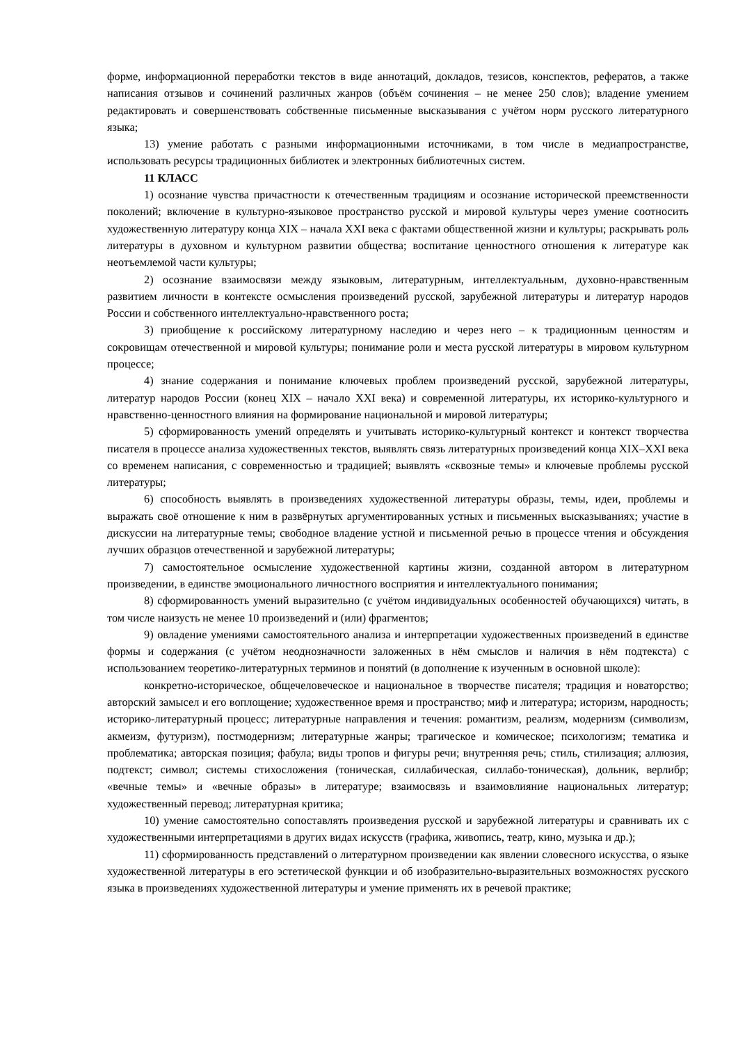форме, информационной переработки текстов в виде аннотаций, докладов, тезисов, конспектов, рефератов, а также написания отзывов и сочинений различных жанров (объём сочинения – не менее 250 слов); владение умением редактировать и совершенствовать собственные письменные высказывания с учётом норм русского литературного языка;
13) умение работать с разными информационными источниками, в том числе в медиапространстве, использовать ресурсы традиционных библиотек и электронных библиотечных систем.
11 КЛАСС
1) осознание чувства причастности к отечественным традициям и осознание исторической преемственности поколений; включение в культурно-языковое пространство русской и мировой культуры через умение соотносить художественную литературу конца XIX – начала XXI века с фактами общественной жизни и культуры; раскрывать роль литературы в духовном и культурном развитии общества; воспитание ценностного отношения к литературе как неотъемлемой части культуры;
2) осознание взаимосвязи между языковым, литературным, интеллектуальным, духовно-нравственным развитием личности в контексте осмысления произведений русской, зарубежной литературы и литератур народов России и собственного интеллектуально-нравственного роста;
3) приобщение к российскому литературному наследию и через него – к традиционным ценностям и сокровищам отечественной и мировой культуры; понимание роли и места русской литературы в мировом культурном процессе;
4) знание содержания и понимание ключевых проблем произведений русской, зарубежной литературы, литератур народов России (конец XIX – начало XXI века) и современной литературы, их историко-культурного и нравственно-ценностного влияния на формирование национальной и мировой литературы;
5) сформированность умений определять и учитывать историко-культурный контекст и контекст творчества писателя в процессе анализа художественных текстов, выявлять связь литературных произведений конца XIX–XXI века со временем написания, с современностью и традицией; выявлять «сквозные темы» и ключевые проблемы русской литературы;
6) способность выявлять в произведениях художественной литературы образы, темы, идеи, проблемы и выражать своё отношение к ним в развёрнутых аргументированных устных и письменных высказываниях; участие в дискуссии на литературные темы; свободное владение устной и письменной речью в процессе чтения и обсуждения лучших образцов отечественной и зарубежной литературы;
7) самостоятельное осмысление художественной картины жизни, созданной автором в литературном произведении, в единстве эмоционального личностного восприятия и интеллектуального понимания;
8) сформированность умений выразительно (с учётом индивидуальных особенностей обучающихся) читать, в том числе наизусть не менее 10 произведений и (или) фрагментов;
9) овладение умениями самостоятельного анализа и интерпретации художественных произведений в единстве формы и содержания (с учётом неоднозначности заложенных в нём смыслов и наличия в нём подтекста) с использованием теоретико-литературных терминов и понятий (в дополнение к изученным в основной школе):
конкретно-историческое, общечеловеческое и национальное в творчестве писателя; традиция и новаторство; авторский замысел и его воплощение; художественное время и пространство; миф и литература; историзм, народность; историко-литературный процесс; литературные направления и течения: романтизм, реализм, модернизм (символизм, акмеизм, футуризм), постмодернизм; литературные жанры; трагическое и комическое; психологизм; тематика и проблематика; авторская позиция; фабула; виды тропов и фигуры речи; внутренняя речь; стиль, стилизация; аллюзия, подтекст; символ; системы стихосложения (тоническая, силлабическая, силлабо-тоническая), дольник, верлибр; «вечные темы» и «вечные образы» в литературе; взаимосвязь и взаимовлияние национальных литератур; художественный перевод; литературная критика;
10) умение самостоятельно сопоставлять произведения русской и зарубежной литературы и сравнивать их с художественными интерпретациями в других видах искусств (графика, живопись, театр, кино, музыка и др.);
11) сформированность представлений о литературном произведении как явлении словесного искусства, о языке художественной литературы в его эстетической функции и об изобразительно-выразительных возможностях русского языка в произведениях художественной литературы и умение применять их в речевой практике;